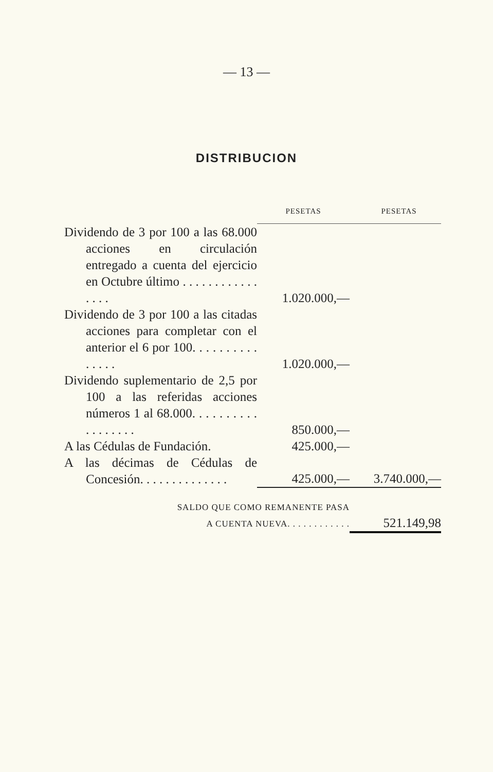— 13 —
DISTRIBUCION
| | PESETAS | PESETAS |
| Dividendo de 3 por 100 a las 68.000 acciones en circulación entregado a cuenta del ejercicio en Octubre último . . . . . . . . . . . . . . . . | 1.020.000,— | |
| Dividendo de 3 por 100 a las citadas acciones para completar con el anterior el 6 por 100. . . . . . . . . . . . . . . | 1.020.000,— | |
| Dividendo suplementario de 2,5 por 100 a las referidas acciones números 1 al 68.000. . . . . . . . . . . . . . . . . . | 850.000,— | |
| A las Cédulas de Fundación. | 425.000,— | |
| A las décimas de Cédulas de Concesión. . . . . . . . . . . . . . | 425.000,— | 3.740.000,— |
| SALDO QUE COMO REMANENTE PASA A CUENTA NUEVA. . . . . . . . . . . . | | 521.149,98 |